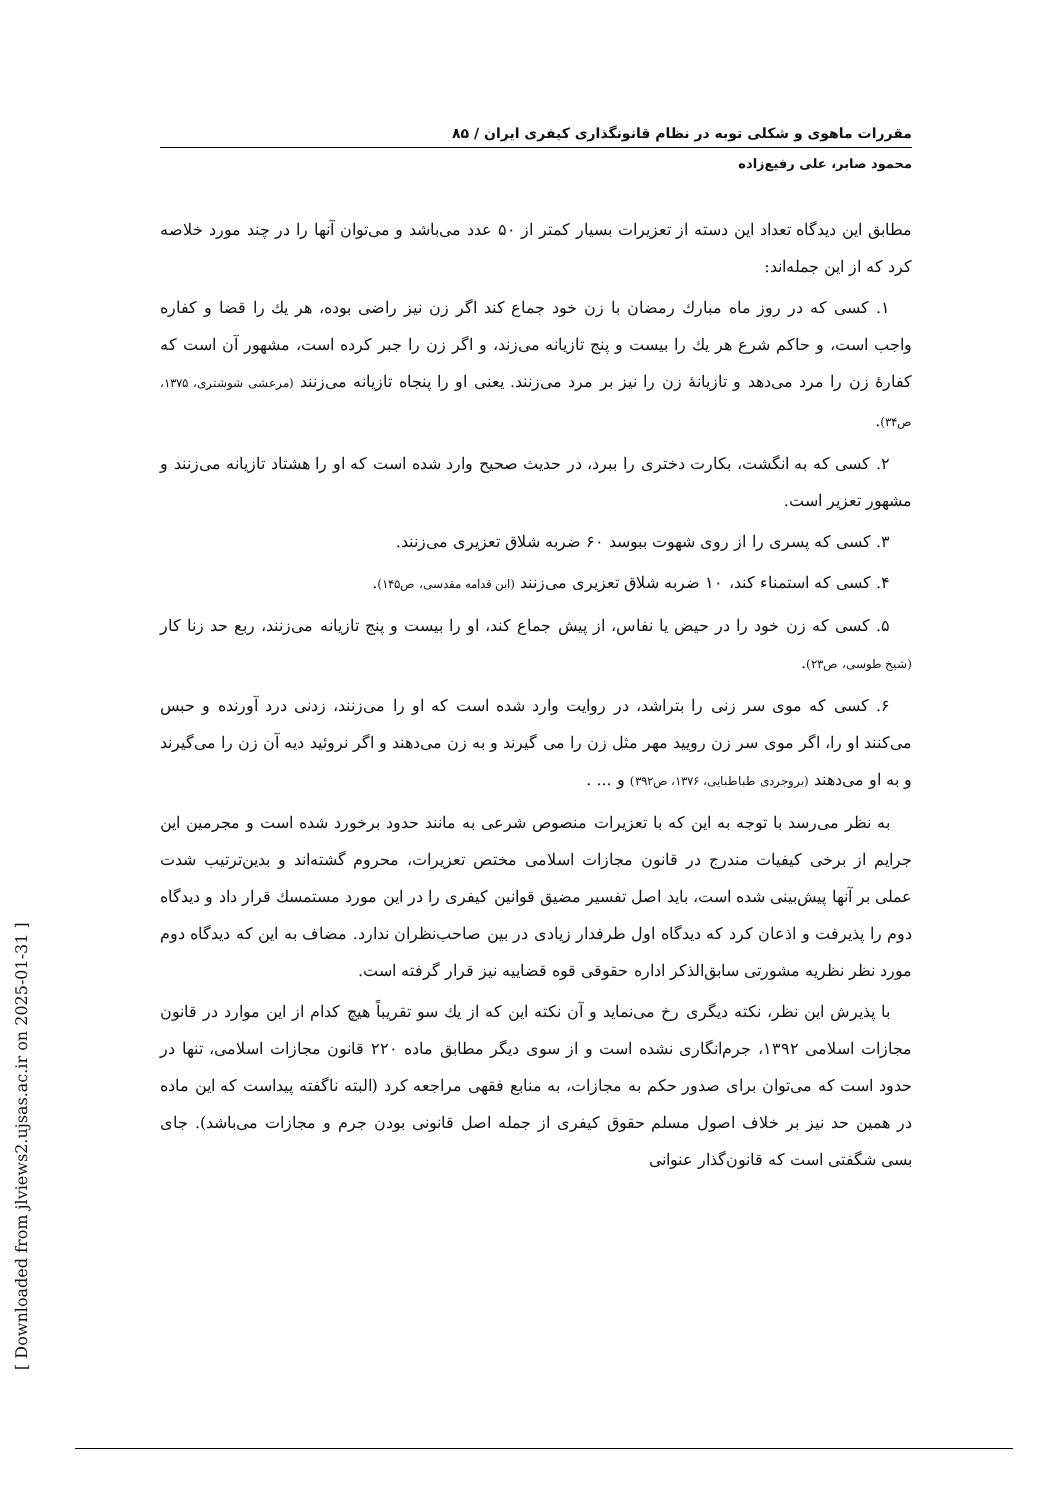مقررات ماهوی و شکلی توبه در نظام قانونگذاری کیفری ایران / ۸۵
محمود صابر، علی رفیع‌زاده
مطابق این دیدگاه تعداد این دسته از تعزیرات بسیار کمتر از ۵۰ عدد می‌باشد و می‌توان آنها را در چند مورد خلاصه کرد که از این جمله‌اند:
۱. کسی که در روز ماه مبارك رمضان با زن خود جماع کند اگر زن نیز راضی بوده، هر یك را قضا و کفاره واجب است، و حاکم شرع هر یك را بیست و پنج تازیانه می‌زند، و اگر زن را جبر کرده است، مشهور آن است که کفارهٔ زن را مرد می‌دهد و تازیانهٔ زن را نیز بر مرد می‌زنند. یعنی او را پنجاه تازیانه می‌زنند (مرعشی شوشتری، ۱۳۷۵، ص۳۴).
۲. کسی که به انگشت، بکارت دختری را ببرد، در حدیث صحیح وارد شده است که او را هشتاد تازیانه می‌زنند و مشهور تعزیر است.
۳. کسی که پسری را از روی شهوت ببوسد ۶۰ ضربه شلاق تعزیری می‌زنند.
۴. کسی که استمناء کند، ۱۰ ضربه شلاق تعزیری می‌زنند (ابن قدامه مقدسی، ص۱۴۵).
۵. کسی که زن خود را در حیض یا نفاس، از پیش جماع کند، او را بیست و پنج تازیانه می‌زنند، ربع حد زنا کار (شیخ طوسی، ص۲۳).
۶. کسی که موی سر زنی را بتراشد، در روایت وارد شده است که او را می‌زنند، زدنی درد آورنده و حبس می‌کنند او را، اگر موی سر زن رویید مهر مثل زن را می گیرند و به زن می‌دهند و اگر نروئید دیه آن زن را می‌گیرند و به او می‌دهند (بروجردی طباطبایی، ۱۳۷۶، ص۳۹۲) و ... .
به نظر می‌رسد با توجه به این که با تعزیرات منصوص شرعی به مانند حدود برخورد شده است و مجرمین این جرایم از برخی کیفیات مندرج در قانون مجازات اسلامی مختص تعزیرات، محروم گشته‌اند و بدین‌ترتیب شدت عملی بر آنها پیش‌بینی شده است، باید اصل تفسیر مضیق قوانین کیفری را در این مورد مستمسك قرار داد و دیدگاه دوم را پذیرفت و اذعان کرد که دیدگاه اول طرفدار زیادی در بین صاحب‌نظران ندارد. مضاف به این که دیدگاه دوم مورد نظر نظریه مشورتی سابق‌الذکر اداره حقوقی قوه قضاییه نیز قرار گرفته است.
با پذیرش این نظر، نکته دیگری رخ می‌نماید و آن نکته این که از یك سو تقریباً هیچ کدام از این موارد در قانون مجازات اسلامی ۱۳۹۲، جرم‌انگاری نشده است و از سوی دیگر مطابق ماده ۲۲۰ قانون مجازات اسلامی، تنها در حدود است که می‌توان برای صدور حکم به مجازات، به منابع فقهی مراجعه کرد (البته ناگفته پیداست که این ماده در همین حد نیز بر خلاف اصول مسلم حقوق کیفری از جمله اصل قانونی بودن جرم و مجازات می‌باشد). جای بسی شگفتی است که قانون‌گذار عنوانی
[ Downloaded from jlviews2.ujsas.ac.ir on 2025-01-31 ]